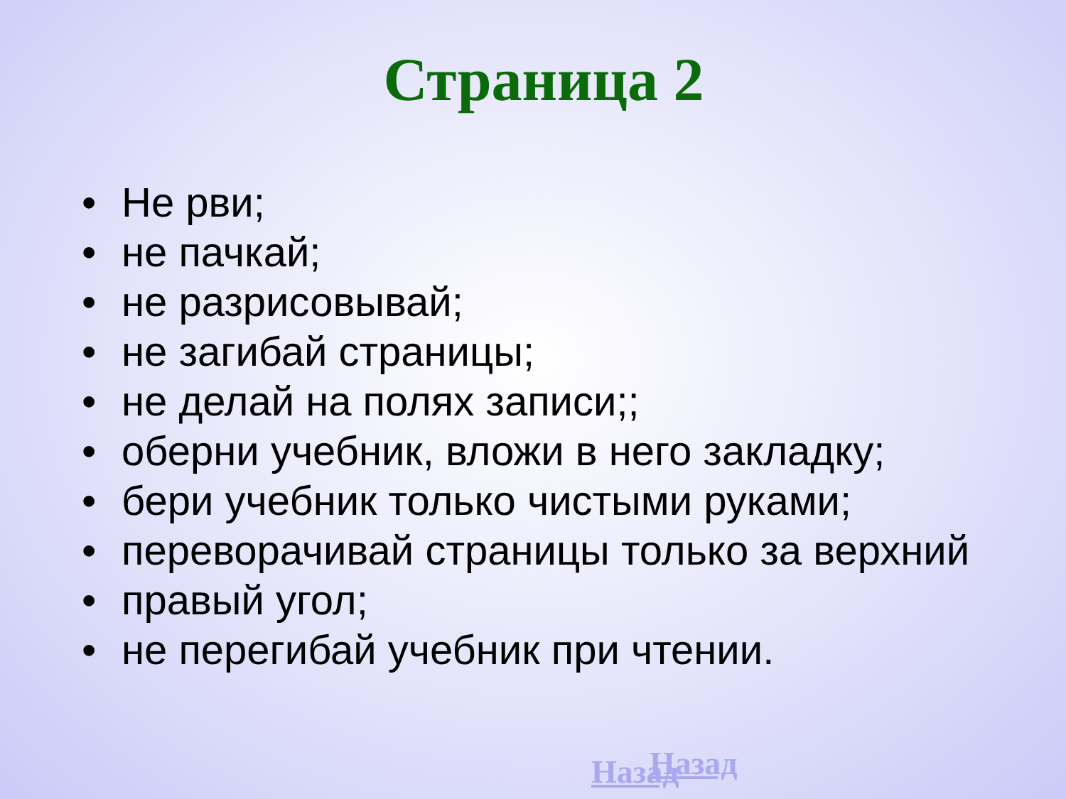Страница 2
• Не рви;
• не пачкай;
• не разрисовывай;
• не загибай страницы;
• не делай на полях записи;;
• оберни учебник, вложи в него закладку;
• бери учебник только чистыми руками;
• переворачивай страницы только за верхний
• правый угол;
• не перегибай учебник при чтении.
Назад Назад